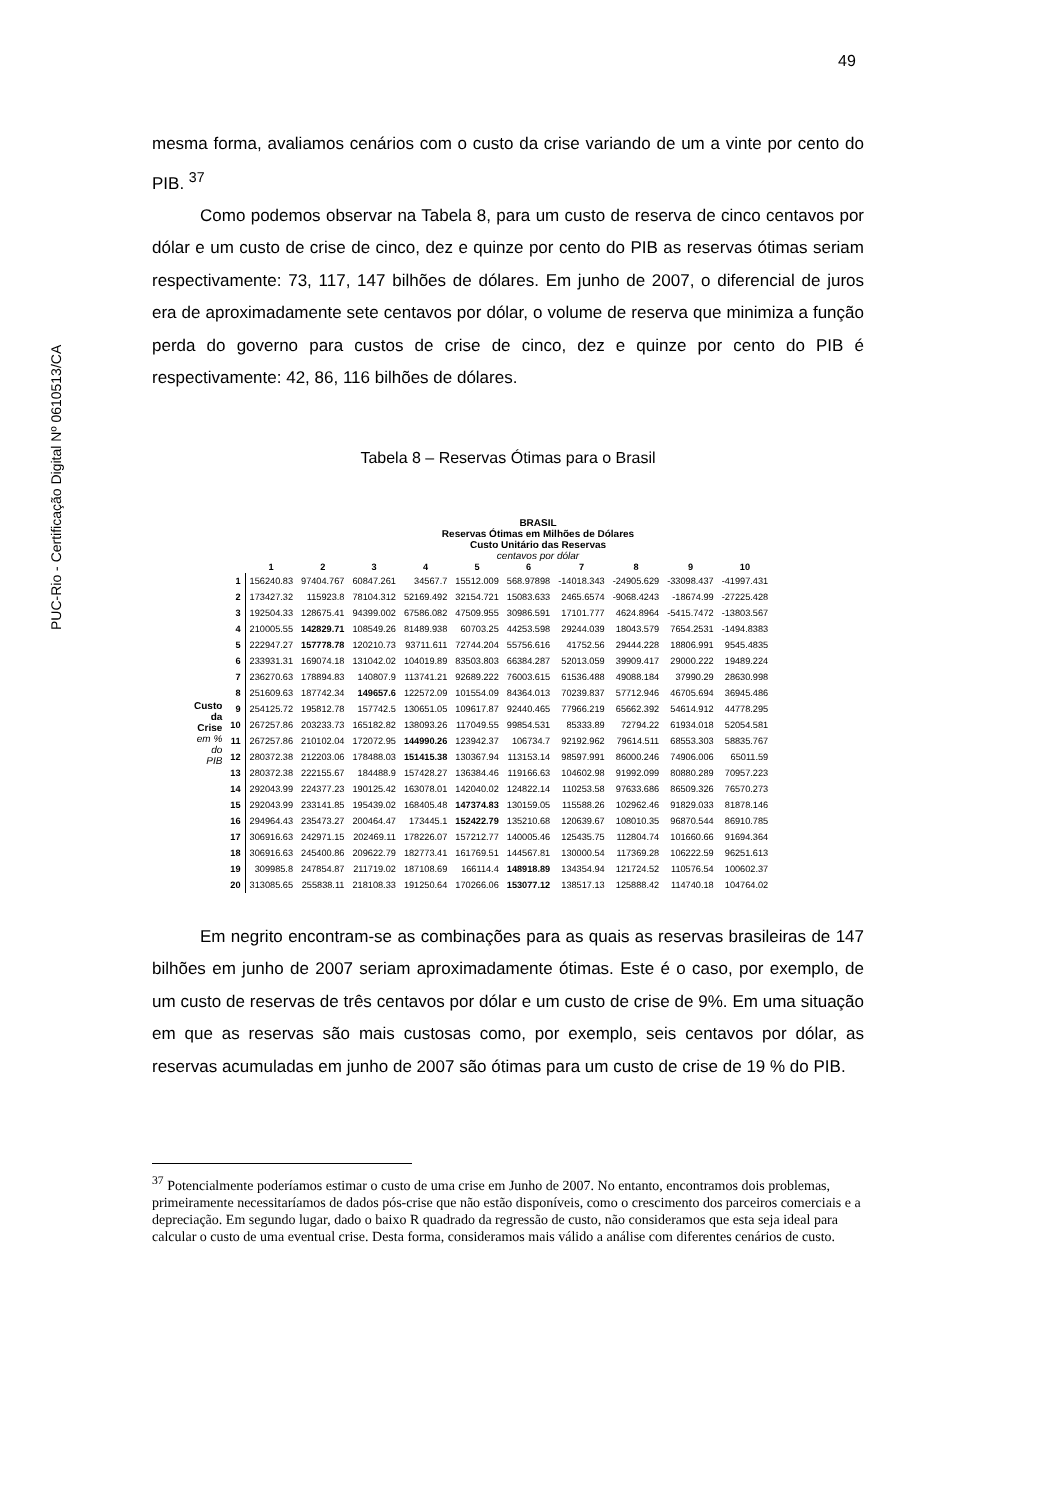49
PUC-Rio - Certificação Digital Nº 0610513/CA
mesma forma, avaliamos cenários com o custo da crise variando de um a vinte por cento do PIB. <sup>37</sup>
Como podemos observar na Tabela 8, para um custo de reserva de cinco centavos por dólar e um custo de crise de cinco, dez e quinze por cento do PIB as reservas ótimas seriam respectivamente: 73, 117, 147 bilhões de dólares. Em junho de 2007, o diferencial de juros era de aproximadamente sete centavos por dólar, o volume de reserva que minimiza a função perda do governo para custos de crise de cinco, dez e quinze por cento do PIB é respectivamente: 42, 86, 116 bilhões de dólares.
Tabela 8 – Reservas Ótimas para o Brasil
BRASIL
Reservas Ótimas em Milhões de Dólares
Custo Unitário das Reservas
centavos por dólar
| | | 1 | 2 | 3 | 4 | 5 | 6 | 7 | 8 | 9 | 10 |
| --- | --- | --- | --- | --- | --- | --- | --- | --- | --- | --- | --- |
| Custo da Crise em % do PIB | 1 | 156240.83 | 97404.767 | 60847.261 | 34567.7 | 15512.009 | 568.97898 | -14018.343 | -24905.629 | -33098.437 | -41997.431 |
| | 2 | 173427.32 | 115923.8 | 78104.312 | 52169.492 | 32154.721 | 15083.633 | 2465.6574 | -9068.4243 | -18674.99 | -27225.428 |
| | 3 | 192504.33 | 128675.41 | 94399.002 | 67586.082 | 47509.955 | 30986.591 | 17101.777 | 4624.8964 | -5415.7472 | -13803.567 |
| | 4 | 210005.55 | 142829.71 | 108549.26 | 81489.938 | 60703.25 | 44253.598 | 29244.039 | 18043.579 | 7654.2531 | -1494.8383 |
| | 5 | 222947.27 | 157778.78 | 120210.73 | 93711.611 | 72744.204 | 55756.616 | 41752.56 | 29444.228 | 18806.991 | 9545.4835 |
| | 6 | 233931.31 | 169074.18 | 131042.02 | 104019.89 | 83503.803 | 66384.287 | 52013.059 | 39909.417 | 29000.222 | 19489.224 |
| | 7 | 236270.63 | 178894.83 | 140807.9 | 113741.21 | 92689.222 | 76003.615 | 61536.488 | 49088.184 | 37990.29 | 28630.998 |
| | 8 | 251609.63 | 187742.34 | 149657.6 | 122572.09 | 101554.09 | 84364.013 | 70239.837 | 57712.946 | 46705.694 | 36945.486 |
| | 9 | 254125.72 | 195812.78 | 157742.5 | 130651.05 | 109617.87 | 92440.465 | 77966.219 | 65662.392 | 54614.912 | 44778.295 |
| | 10 | 267257.86 | 203233.73 | 165182.82 | 138093.26 | 117049.55 | 99854.531 | 85333.89 | 72794.22 | 61934.018 | 52054.581 |
| | 11 | 267257.86 | 210102.04 | 172072.95 | 144990.26 | 123942.37 | 106734.7 | 92192.962 | 79614.511 | 68553.303 | 58835.767 |
| | 12 | 280372.38 | 212203.06 | 178488.03 | 151415.38 | 130367.94 | 113153.14 | 98597.991 | 86000.246 | 74906.006 | 65011.59 |
| | 13 | 280372.38 | 222155.67 | 184488.9 | 157428.27 | 136384.46 | 119166.63 | 104602.98 | 91992.099 | 80880.289 | 70957.223 |
| | 14 | 292043.99 | 224377.23 | 190125.42 | 163078.01 | 142040.02 | 124822.14 | 110253.58 | 97633.686 | 86509.326 | 76570.273 |
| | 15 | 292043.99 | 233141.85 | 195439.02 | 168405.48 | 147374.83 | 130159.05 | 115588.26 | 102962.46 | 91829.033 | 81878.146 |
| | 16 | 294964.43 | 235473.27 | 200464.47 | 173445.1 | 152422.79 | 135210.68 | 120639.67 | 108010.35 | 96870.544 | 86910.785 |
| | 17 | 306916.63 | 242971.15 | 202469.11 | 178226.07 | 157212.77 | 140005.46 | 125435.75 | 112804.74 | 101660.66 | 91694.364 |
| | 18 | 306916.63 | 245400.86 | 209622.79 | 182773.41 | 161769.51 | 144567.81 | 130000.54 | 117369.28 | 106222.59 | 96251.613 |
| | 19 | 309985.8 | 247854.87 | 211719.02 | 187108.69 | 166114.4 | 148918.89 | 134354.94 | 121724.52 | 110576.54 | 100602.37 |
| | 20 | 313085.65 | 255838.11 | 218108.33 | 191250.64 | 170266.06 | 153077.12 | 138517.13 | 125888.42 | 114740.18 | 104764.02 |
Em negrito encontram-se as combinações para as quais as reservas brasileiras de 147 bilhões em junho de 2007 seriam aproximadamente ótimas. Este é o caso, por exemplo, de um custo de reservas de três centavos por dólar e um custo de crise de 9%. Em uma situação em que as reservas são mais custosas como, por exemplo, seis centavos por dólar, as reservas acumuladas em junho de 2007 são ótimas para um custo de crise de 19 % do PIB.
<sup>37</sup> Potencialmente poderíamos estimar o custo de uma crise em Junho de 2007. No entanto, encontramos dois problemas, primeiramente necessitaríamos de dados pós-crise que não estão disponíveis, como o crescimento dos parceiros comerciais e a depreciação. Em segundo lugar, dado o baixo R quadrado da regressão de custo, não consideramos que esta seja ideal para calcular o custo de uma eventual crise. Desta forma, consideramos mais válido a análise com diferentes cenários de custo.